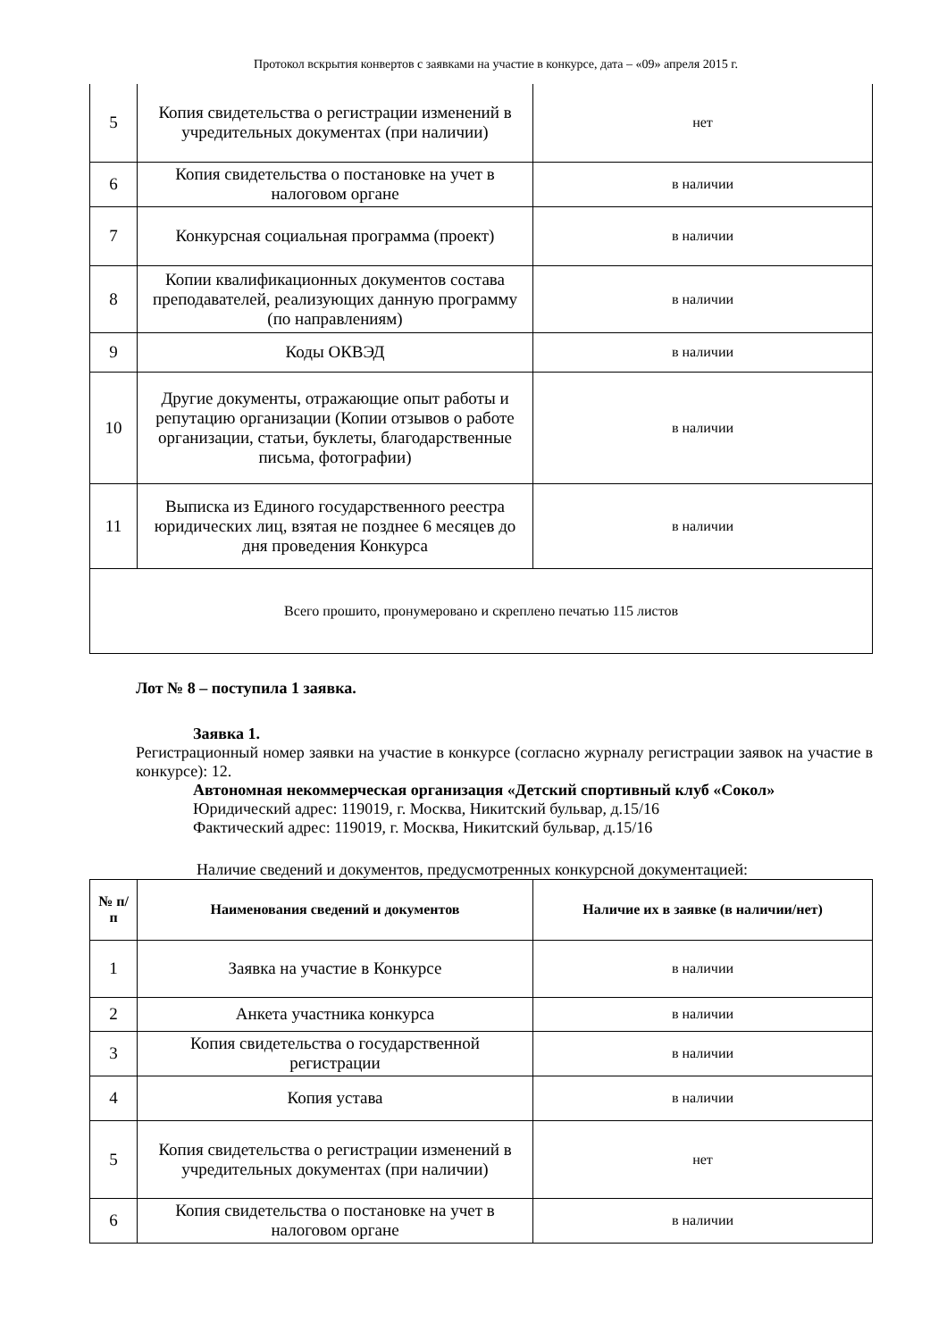Протокол вскрытия конвертов с заявками на участие в конкурсе, дата – «09» апреля 2015 г.
| 5 | Копия свидетельства о регистрации изменений в учредительных документах (при наличии) | нет |
| 6 | Копия свидетельства о постановке на учет в налоговом органе | в наличии |
| 7 | Конкурсная социальная программа (проект) | в наличии |
| 8 | Копии квалификационных документов состава преподавателей, реализующих данную программу (по направлениям) | в наличии |
| 9 | Коды ОКВЭД | в наличии |
| 10 | Другие документы, отражающие опыт работы и репутацию организации (Копии отзывов о работе организации, статьи, буклеты, благодарственные письма, фотографии) | в наличии |
| 11 | Выписка из Единого государственного реестра юридических лиц, взятая не позднее 6 месяцев до дня проведения Конкурса | в наличии |
| Всего прошито, пронумеровано и скреплено печатью 115 листов | | |
Лот № 8 – поступила 1 заявка.
Заявка 1.
Регистрационный номер заявки на участие в конкурсе (согласно журналу регистрации заявок на участие в конкурсе): 12.
Автономная некоммерческая организация «Детский спортивный клуб «Сокол»
Юридический адрес: 119019, г. Москва, Никитский бульвар, д.15/16
Фактический адрес: 119019, г. Москва, Никитский бульвар, д.15/16
Наличие сведений и документов, предусмотренных конкурсной документацией:
| № п/п | Наименования сведений и документов | Наличие их в заявке (в наличии/нет) |
| --- | --- | --- |
| 1 | Заявка на участие в Конкурсе | в наличии |
| 2 | Анкета участника конкурса | в наличии |
| 3 | Копия свидетельства о государственной регистрации | в наличии |
| 4 | Копия устава | в наличии |
| 5 | Копия свидетельства о регистрации изменений в учредительных документах (при наличии) | нет |
| 6 | Копия свидетельства о постановке на учет в налоговом органе | в наличии |